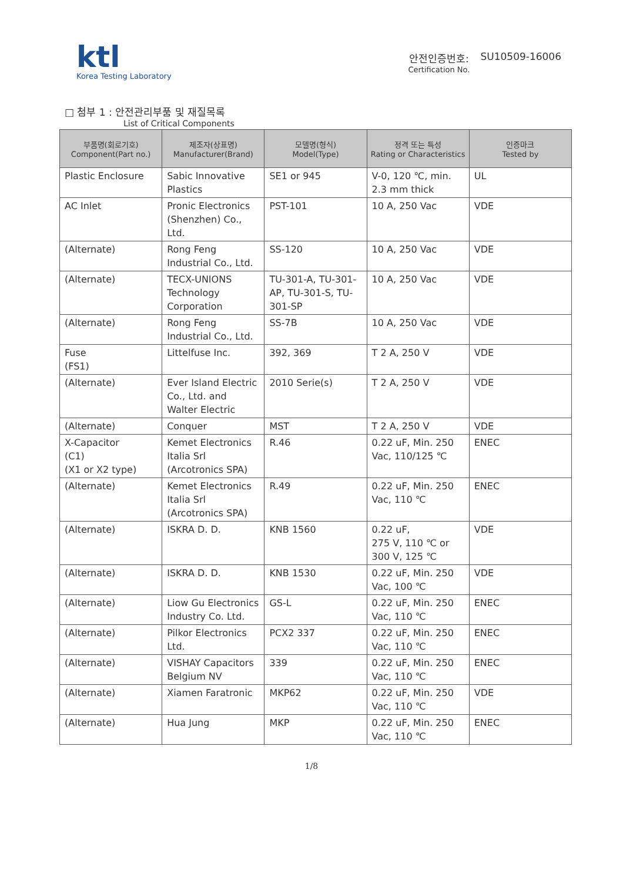ktl
Korea Testing Laboratory
안전인증번호:
Certification No.
SU10509-16006
□ 첨부 1 : 안전관리부품 및 재질목록
List of Critical Components
| 부품명(회로기호) Component(Part no.) | 제조자(상표명) Manufacturer(Brand) | 모델명(형식) Model(Type) | 정격 또는 특성 Rating or Characteristics | 인증마크 Tested by |
| --- | --- | --- | --- | --- |
| Plastic Enclosure | Sabic Innovative Plastics | SE1 or 945 | V-0, 120 ℃, min. 2.3 mm thick | UL |
| AC Inlet | Pronic Electronics (Shenzhen) Co., Ltd. | PST-101 | 10 A, 250 Vac | VDE |
| (Alternate) | Rong Feng Industrial Co., Ltd. | SS-120 | 10 A, 250 Vac | VDE |
| (Alternate) | TECX-UNIONS Technology Corporation | TU-301-A, TU-301-AP, TU-301-S, TU-301-SP | 10 A, 250 Vac | VDE |
| (Alternate) | Rong Feng Industrial Co., Ltd. | SS-7B | 10 A, 250 Vac | VDE |
| Fuse (FS1) | Littelfuse Inc. | 392, 369 | T 2 A, 250 V | VDE |
| (Alternate) | Ever Island Electric Co., Ltd. and Walter Electric | 2010 Serie(s) | T 2 A, 250 V | VDE |
| (Alternate) | Conquer | MST | T 2 A, 250 V | VDE |
| X-Capacitor (C1) (X1 or X2 type) | Kemet Electronics Italia Srl (Arcotronics SPA) | R.46 | 0.22 uF, Min. 250 Vac, 110/125 ℃ | ENEC |
| (Alternate) | Kemet Electronics Italia Srl (Arcotronics SPA) | R.49 | 0.22 uF, Min. 250 Vac, 110 ℃ | ENEC |
| (Alternate) | ISKRA D. D. | KNB 1560 | 0.22 uF, 275 V, 110 ℃ or 300 V, 125 ℃ | VDE |
| (Alternate) | ISKRA D. D. | KNB 1530 | 0.22 uF, Min. 250 Vac, 100 ℃ | VDE |
| (Alternate) | Liow Gu Electronics Industry Co. Ltd. | GS-L | 0.22 uF, Min. 250 Vac, 110 ℃ | ENEC |
| (Alternate) | Pilkor Electronics Ltd. | PCX2 337 | 0.22 uF, Min. 250 Vac, 110 ℃ | ENEC |
| (Alternate) | VISHAY Capacitors Belgium NV | 339 | 0.22 uF, Min. 250 Vac, 110 ℃ | ENEC |
| (Alternate) | Xiamen Faratronic | MKP62 | 0.22 uF, Min. 250 Vac, 110 ℃ | VDE |
| (Alternate) | Hua Jung | MKP | 0.22 uF, Min. 250 Vac, 110 ℃ | ENEC |
1/8